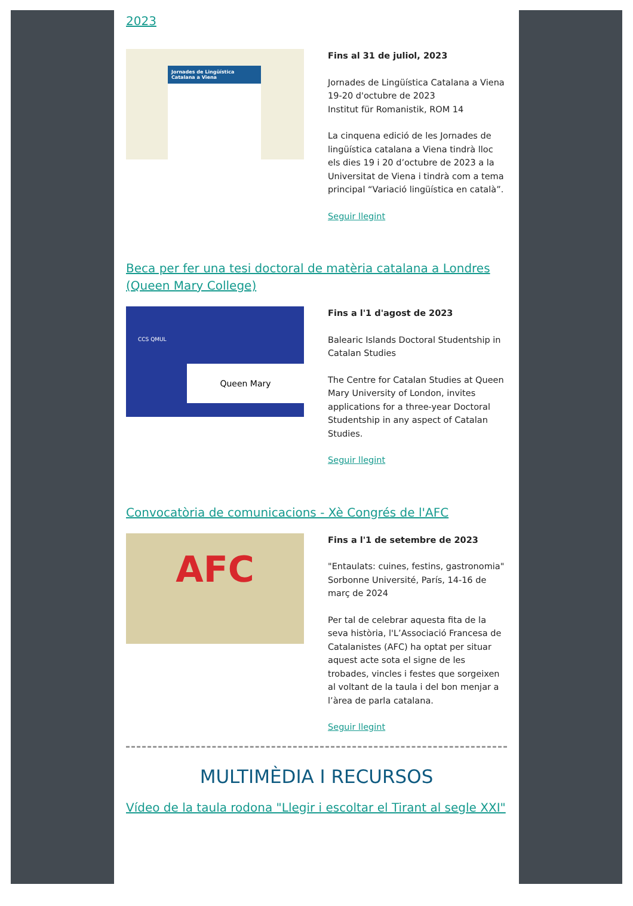2023
Jornades de Lingüística Catalana a Viena
Fins al 31 de juliol, 2023
Jornades de Lingüística Catalana a Viena
19-20 d'octubre de 2023
Institut für Romanistik, ROM 14
La cinquena edició de les Jornades de lingüística catalana a Viena tindrà lloc els dies 19 i 20 d’octubre de 2023 a la Universitat de Viena i tindrà com a tema principal “Variació lingüística en català”.
Seguir llegint
Beca per fer una tesi doctoral de matèria catalana a Londres (Queen Mary College)
CCS QMUL
Queen Mary
Fins a l'1 d'agost de 2023
Balearic Islands Doctoral Studentship in Catalan Studies
The Centre for Catalan Studies at Queen Mary University of London, invites applications for a three-year Doctoral Studentship in any aspect of Catalan Studies.
Seguir llegint
Convocatòria de comunicacions - Xè Congrés de l'AFC
AFC
Fins a l'1 de setembre de 2023
"Entaulats: cuines, festins, gastronomia"
Sorbonne Université, París, 14-16 de març de 2024
Per tal de celebrar aquesta fita de la seva història, l'L’Associació Francesa de Catalanistes (AFC) ha optat per situar aquest acte sota el signe de les trobades, vincles i festes que sorgeixen al voltant de la taula i del bon menjar a l’àrea de parla catalana.
Seguir llegint
MULTIMÈDIA I RECURSOS
Vídeo de la taula rodona "Llegir i escoltar el Tirant al segle XXI"